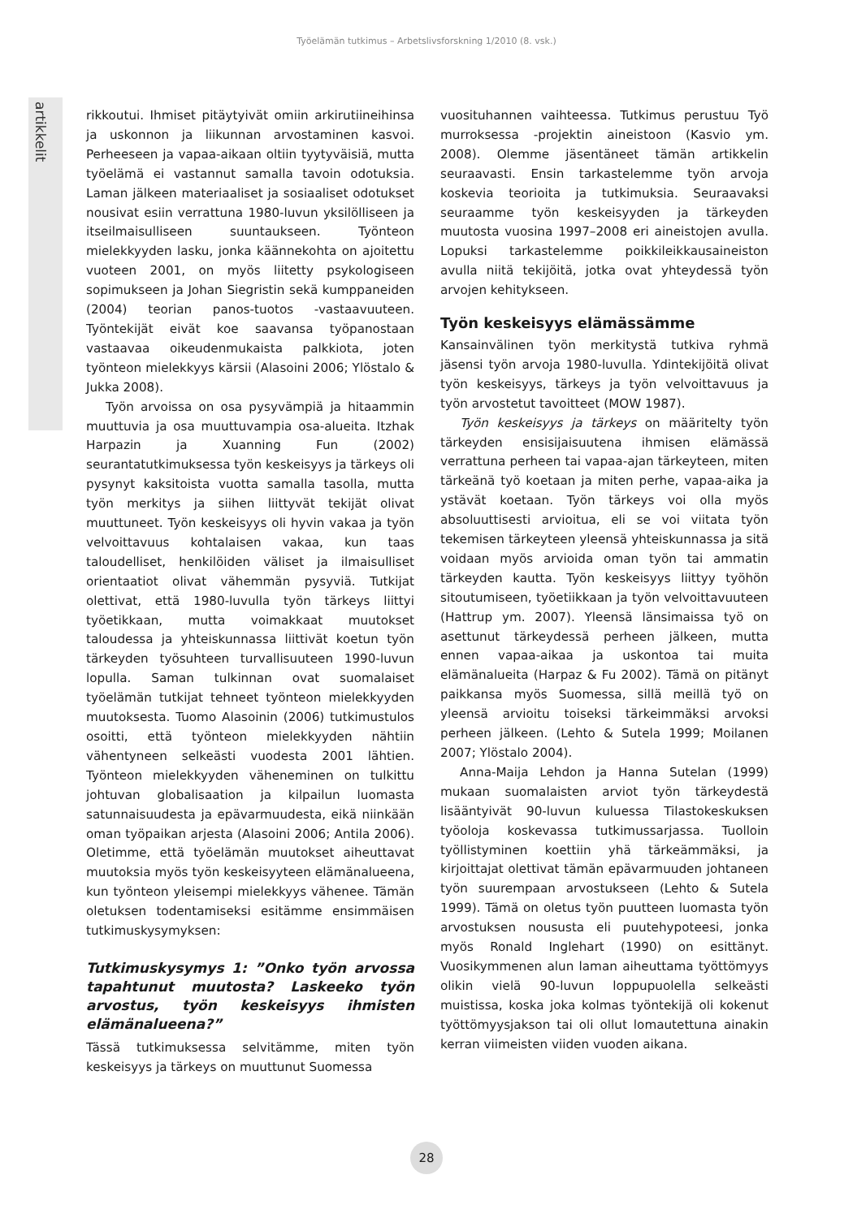Työelämän tutkimus – Arbetslivsforskning 1/2010 (8. vsk.)
artikkelit
rikkoutui. Ihmiset pitäytyivät omiin arkirutiineihinsa ja uskonnon ja liikunnan arvostaminen kasvoi. Perheeseen ja vapaa-aikaan oltiin tyytyväisiä, mutta työelämä ei vastannut samalla tavoin odotuksia. Laman jälkeen materiaaliset ja sosiaaliset odotukset nousivat esiin verrattuna 1980-luvun yksilölliseen ja itseilmaisulliseen suuntaukseen. Työnteon mielekkyyden lasku, jonka käännekohta on ajoitettu vuoteen 2001, on myös liitetty psykologiseen sopimukseen ja Johan Siegristin sekä kumppaneiden (2004) teorian panos-tuotos -vastaavuuteen. Työntekijät eivät koe saavansa työpanostaan vastaavaa oikeudenmukaista palkkiota, joten työnteon mielekkyys kärsii (Alasoini 2006; Ylöstalo & Jukka 2008).
Työn arvoissa on osa pysyvämpiä ja hitaammin muuttuvia ja osa muuttuvampia osa-alueita. Itzhak Harpazin ja Xuanning Fun (2002) seurantatutkimuksessa työn keskeisyys ja tärkeys oli pysynyt kaksitoista vuotta samalla tasolla, mutta työn merkitys ja siihen liittyvät tekijät olivat muuttuneet. Työn keskeisyys oli hyvin vakaa ja työn velvoittavuus kohtalaisen vakaa, kun taas taloudelliset, henkilöiden väliset ja ilmaisulliset orientaatiot olivat vähemmän pysyviä. Tutkijat olettivat, että 1980-luvulla työn tärkeys liittyi työetikkaan, mutta voimakkaat muutokset taloudessa ja yhteiskunnassa liittivät koetun työn tärkeyden työsuhteen turvallisuuteen 1990-luvun lopulla. Saman tulkinnan ovat suomalaiset työelämän tutkijat tehneet työnteon mielekkyyden muutoksesta. Tuomo Alasoinin (2006) tutkimustulos osoitti, että työnteon mielekkyyden nähtiin vähentyneen selkeästi vuodesta 2001 lähtien. Työnteon mielekkyyden väheneminen on tulkittu johtuvan globalisaation ja kilpailun luomasta satunnaisuudesta ja epävarmuudesta, eikä niinkään oman työpaikan arjesta (Alasoini 2006; Antila 2006). Oletimme, että työelämän muutokset aiheuttavat muutoksia myös työn keskeisyyteen elämänalueena, kun työnteon yleisempi mielekkyys vähenee. Tämän oletuksen todentamiseksi esitämme ensimmäisen tutkimuskysymyksen:
Tutkimuskysymys 1: ”Onko työn arvossa tapahtunut muutosta? Laskeeko työn arvostus, työn keskeisyys ihmisten elämänalueena?”
Tässä tutkimuksessa selvitämme, miten työn keskeisyys ja tärkeys on muuttunut Suomessa
vuosituhannen vaihteessa. Tutkimus perustuu Työ murroksessa -projektin aineistoon (Kasvio ym. 2008). Olemme jäsentäneet tämän artikkelin seuraavasti. Ensin tarkastelemme työn arvoja koskevia teorioita ja tutkimuksia. Seuraavaksi seuraamme työn keskeisyyden ja tärkeyden muutosta vuosina 1997–2008 eri aineistojen avulla. Lopuksi tarkastelemme poikkileikkausaineiston avulla niitä tekijöitä, jotka ovat yhteydessä työn arvojen kehitykseen.
Työn keskeisyys elämässämme
Kansainvälinen työn merkitystä tutkiva ryhmä jäsensi työn arvoja 1980-luvulla. Ydintekijöitä olivat työn keskeisyys, tärkeys ja työn velvoittavuus ja työn arvostetut tavoitteet (MOW 1987).
Työn keskeisyys ja tärkeys on määritelty työn tärkeyden ensisijaisuutena ihmisen elämässä verrattuna perheen tai vapaa-ajan tärkeyteen, miten tärkeänä työ koetaan ja miten perhe, vapaa-aika ja ystävät koetaan. Työn tärkeys voi olla myös absoluuttisesti arvioitua, eli se voi viitata työn tekemisen tärkeyteen yleensä yhteiskunnassa ja sitä voidaan myös arvioida oman työn tai ammatin tärkeyden kautta. Työn keskeisyys liittyy työhön sitoutumiseen, työetiikkaan ja työn velvoittavuuteen (Hattrup ym. 2007). Yleensä länsimaissa työ on asettunut tärkeydessä perheen jälkeen, mutta ennen vapaa-aikaa ja uskontoa tai muita elämänalueita (Harpaz & Fu 2002). Tämä on pitänyt paikkansa myös Suomessa, sillä meillä työ on yleensä arvioitu toiseksi tärkeimmäksi arvoksi perheen jälkeen. (Lehto & Sutela 1999; Moilanen 2007; Ylöstalo 2004).
Anna-Maija Lehdon ja Hanna Sutelan (1999) mukaan suomalaisten arviot työn tärkeydestä lisääntyivät 90-luvun kuluessa Tilastokeskuksen työoloja koskevassa tutkimussarjassa. Tuolloin työllistyminen koettiin yhä tärkeämmäksi, ja kirjoittajat olettivat tämän epävarmuuden johtaneen työn suurempaan arvostukseen (Lehto & Sutela 1999). Tämä on oletus työn puutteen luomasta työn arvostuksen noususta eli puutehypoteesi, jonka myös Ronald Inglehart (1990) on esittänyt. Vuosikymmenen alun laman aiheuttama työttömyys olikin vielä 90-luvun loppupuolella selkeästi muistissa, koska joka kolmas työntekijä oli kokenut työttömyysjakson tai oli ollut lomautettuna ainakin kerran viimeisten viiden vuoden aikana.
28